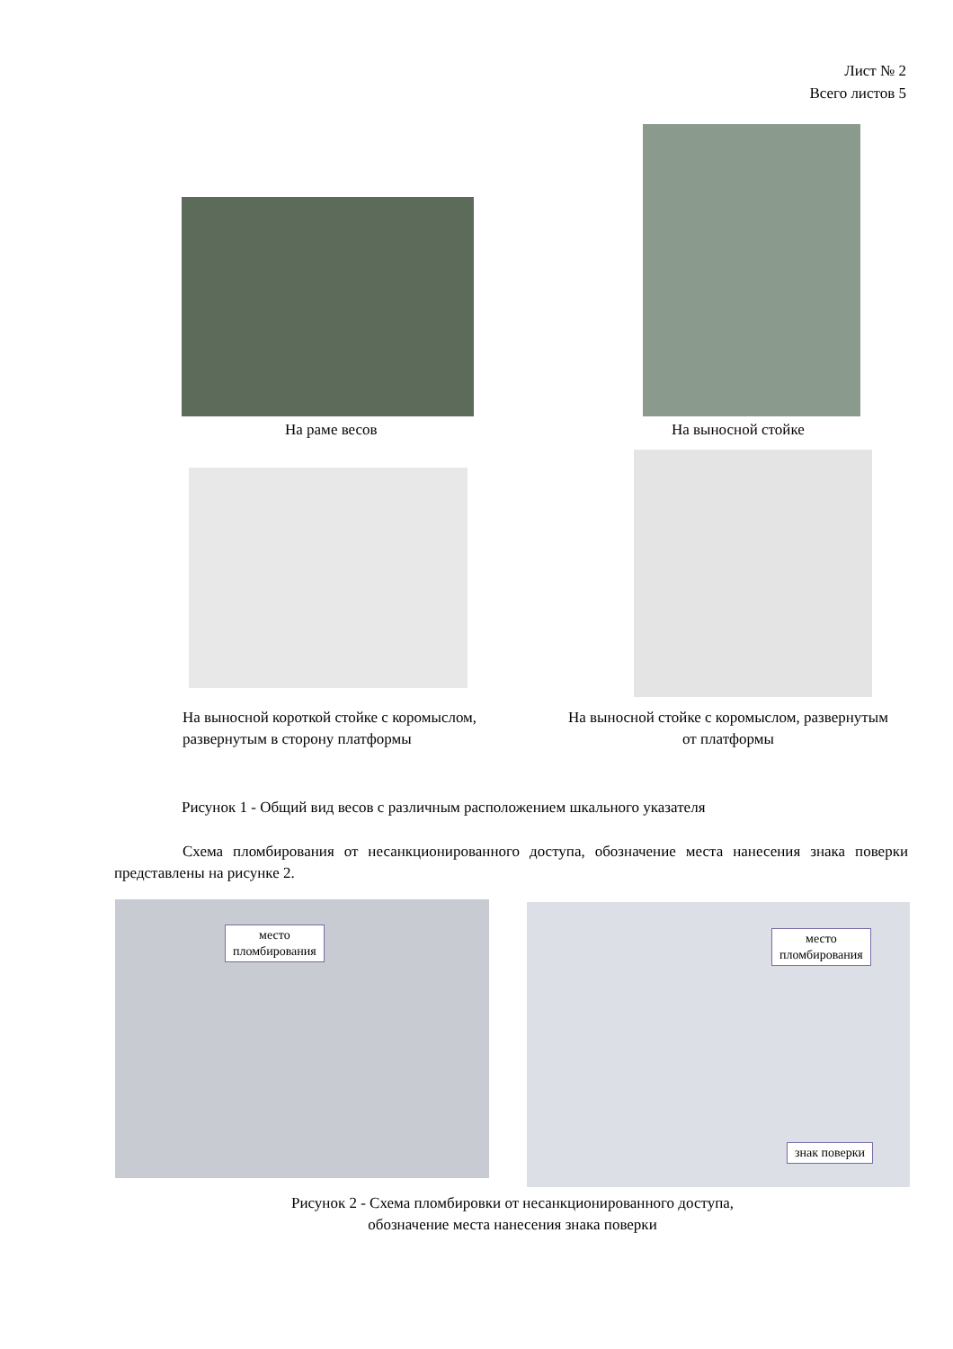Лист № 2
Всего листов 5
На раме весов На выносной стойке
На выносной короткой стойке с коромыслом, развернутым в сторону платформы
На выносной стойке с коромыслом, развернутым от платформы
Рисунок 1 - Общий вид весов с различным расположением шкального указателя
Схема пломбирования от несанкционированного доступа, обозначение места нанесения знака поверки представлены на рисунке 2.
место
пломбирования
место
пломбирования
знак поверки
Рисунок 2 - Схема пломбировки от несанкционированного доступа,
обозначение места нанесения знака поверки